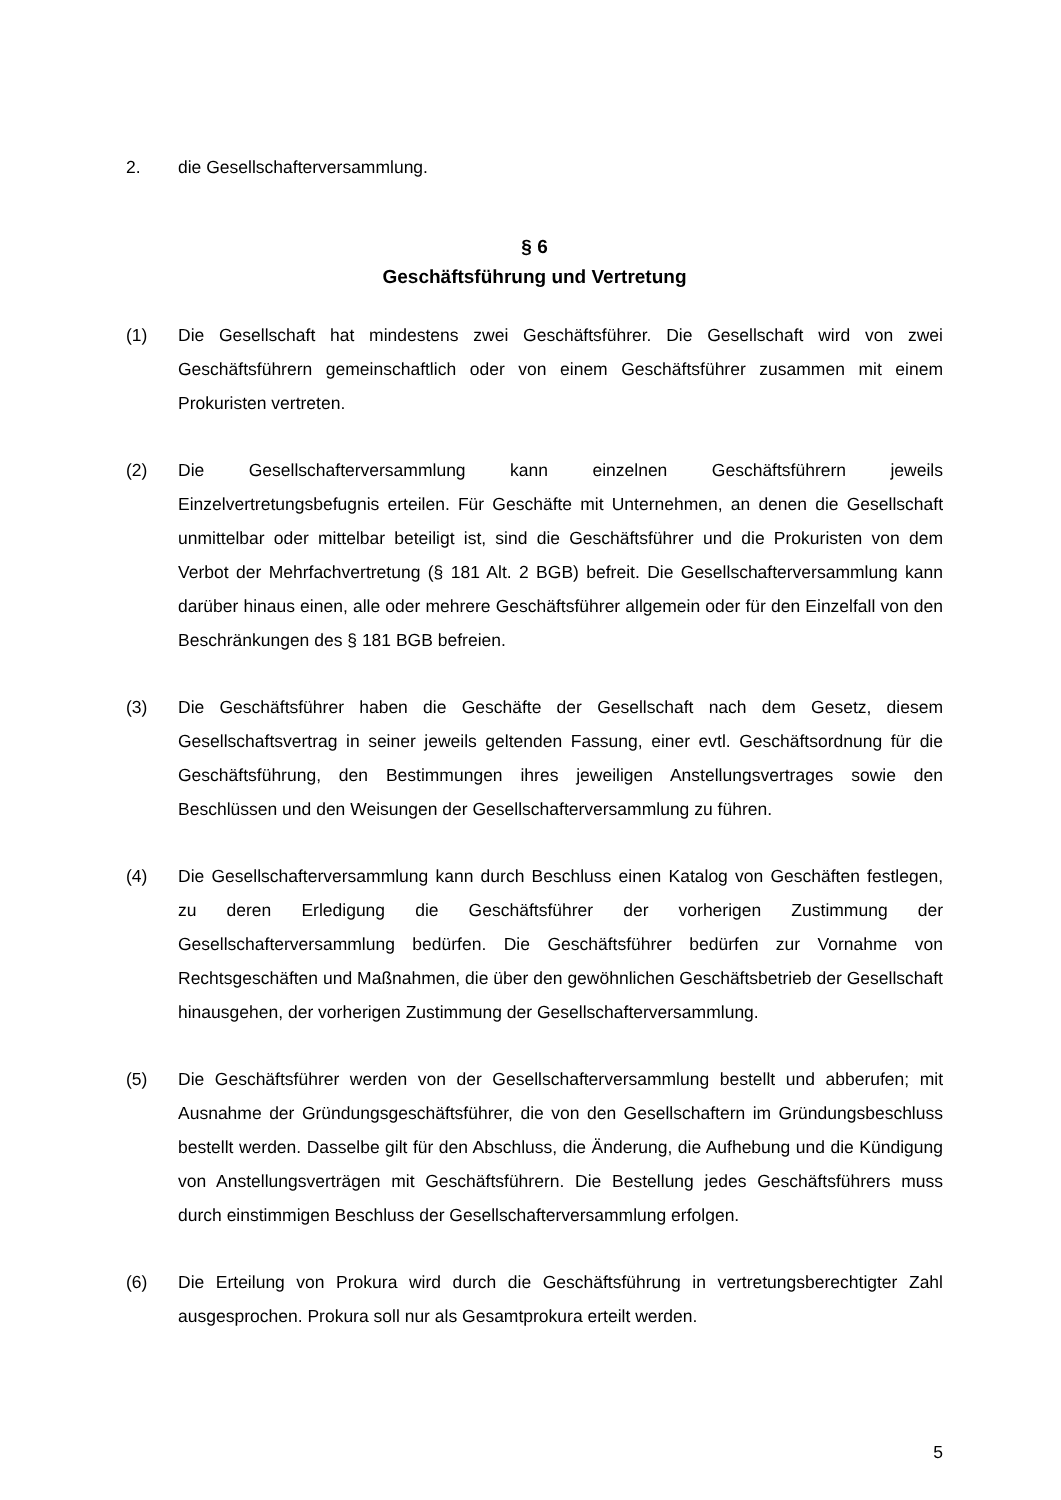2. die Gesellschafterversammlung.
§ 6
Geschäftsführung und Vertretung
(1) Die Gesellschaft hat mindestens zwei Geschäftsführer. Die Gesellschaft wird von zwei Geschäftsführern gemeinschaftlich oder von einem Geschäftsführer zusammen mit einem Prokuristen vertreten.
(2) Die Gesellschafterversammlung kann einzelnen Geschäftsführern jeweils Einzelvertretungsbefugnis erteilen. Für Geschäfte mit Unternehmen, an denen die Gesellschaft unmittelbar oder mittelbar beteiligt ist, sind die Geschäftsführer und die Prokuristen von dem Verbot der Mehrfachvertretung (§ 181 Alt. 2 BGB) befreit. Die Gesellschafterversammlung kann darüber hinaus einen, alle oder mehrere Geschäftsführer allgemein oder für den Einzelfall von den Beschränkungen des § 181 BGB befreien.
(3) Die Geschäftsführer haben die Geschäfte der Gesellschaft nach dem Gesetz, diesem Gesellschaftsvertrag in seiner jeweils geltenden Fassung, einer evtl. Geschäftsordnung für die Geschäftsführung, den Bestimmungen ihres jeweiligen Anstellungsvertrages sowie den Beschlüssen und den Weisungen der Gesellschafterversammlung zu führen.
(4) Die Gesellschafterversammlung kann durch Beschluss einen Katalog von Geschäften festlegen, zu deren Erledigung die Geschäftsführer der vorherigen Zustimmung der Gesellschafterversammlung bedürfen. Die Geschäftsführer bedürfen zur Vornahme von Rechtsgeschäften und Maßnahmen, die über den gewöhnlichen Geschäftsbetrieb der Gesellschaft hinausgehen, der vorherigen Zustimmung der Gesellschafterversammlung.
(5) Die Geschäftsführer werden von der Gesellschafterversammlung bestellt und abberufen; mit Ausnahme der Gründungsgeschäftsführer, die von den Gesellschaftern im Gründungsbeschluss bestellt werden. Dasselbe gilt für den Abschluss, die Änderung, die Aufhebung und die Kündigung von Anstellungsverträgen mit Geschäftsführern. Die Bestellung jedes Geschäftsführers muss durch einstimmigen Beschluss der Gesellschafterversammlung erfolgen.
(6) Die Erteilung von Prokura wird durch die Geschäftsführung in vertretungsberechtigter Zahl ausgesprochen. Prokura soll nur als Gesamtprokura erteilt werden.
5